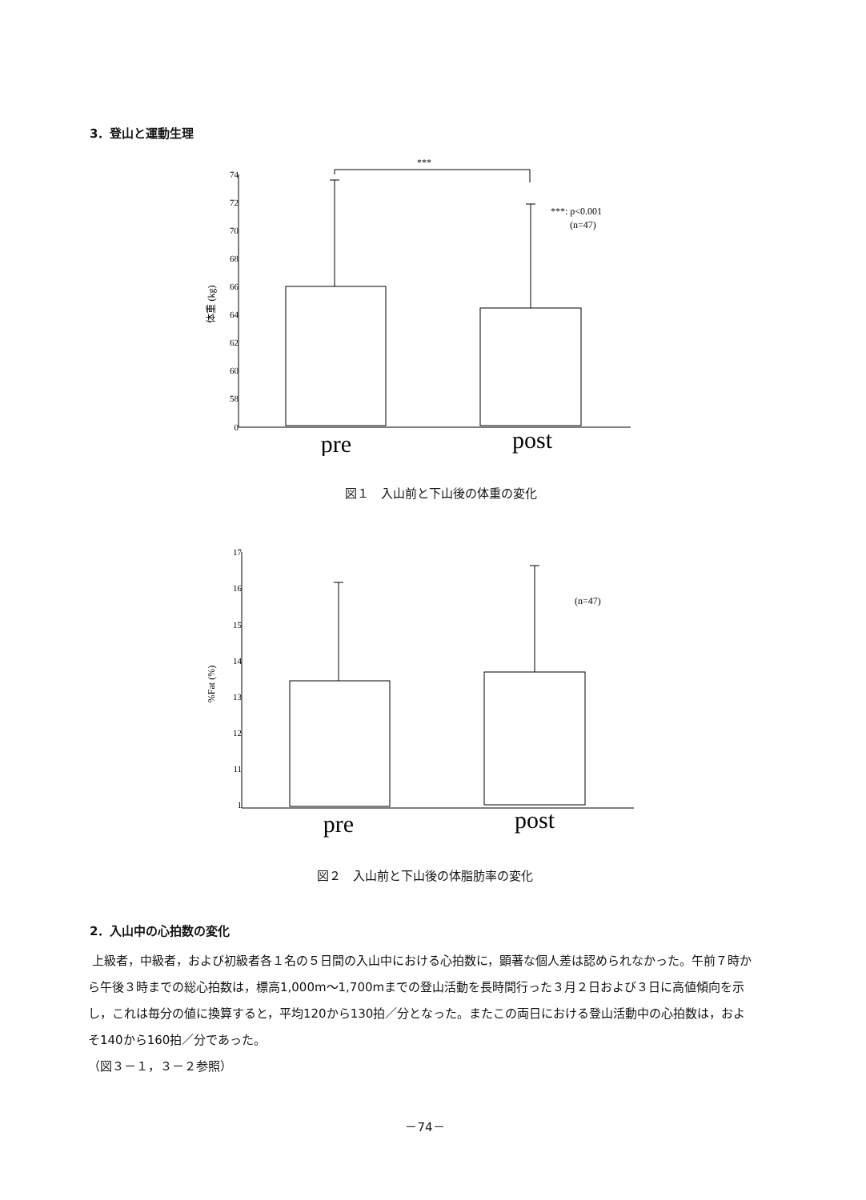3．登山と運動生理
***
***: p<0.001
(n=47)
74
72
70
68
66
64
62
60
58
0
体重 (kg)
pre
post
図１　入山前と下山後の体重の変化
(n=47)
17
16
15
14
13
12
11
1
%Fat (%)
pre
post
図２　入山前と下山後の体脂肪率の変化
2．入山中の心拍数の変化
上級者，中級者，および初級者各１名の５日間の入山中における心拍数に，顕著な個人差は認められなかった。午前７時から午後３時までの総心拍数は，標高1,000m～1,700mまでの登山活動を長時間行った３月２日および３日に高値傾向を示し，これは毎分の値に換算すると，平均120から130拍／分となった。またこの両日における登山活動中の心拍数は，およそ140から160拍／分であった。
（図３－１，３－２参照）
－74－